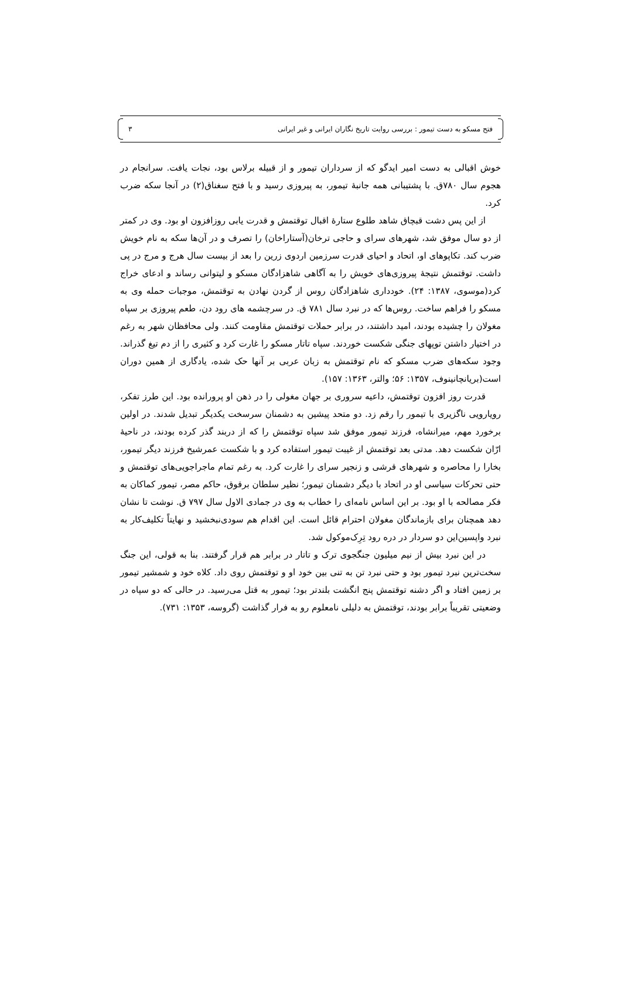فتح مسکو به دست تیمور : بررسی روایت تاریخ نگاران ایرانی و غیر ایرانی ۳
خوش اقبالی به دست امیر ایدگو که از سرداران تیمور و از قبیله برلاس بود، نجات یافت. سرانجام در هجوم سال ۷۸۰ق. با پشتیبانی همه جانبهٔ تیمور، به پیروزی رسید و با فتح سغناق(۲) در آنجا سکه ضرب کرد.
از این پس دشت قبچاق شاهد طلوع ستارهٔ اقبال توقتمش و قدرت یابی روزافزون او بود. وی در کمتر از دو سال موفق شد، شهرهای سرای و حاجی ترخان(آستاراخان) را تصرف و در آن‌ها سکه به نام خویش ضرب کند. تکاپوهای او، اتحاد و احیای قدرت سرزمین اردوی زرین را بعد از بیست سال هرج و مرج در پی داشت. توقتمش نتیجهٔ پیروزی‌های خویش را به آگاهی شاهزادگان مسکو و لیتوانی رساند و ادعای خراج کرد(موسوی، ۱۳۸۷: ۲۴). خودداری شاهزادگان روس از گردن نهادن به توقتمش، موجبات حمله وی به مسکو را فراهم ساخت. روس‌ها که در نبرد سال ۷۸۱ ق. در سرچشمه های رود دن، طعم پیروزی بر سپاه مغولان را چشیده بودند، امید داشتند، در برابر حملات توقتمش مقاومت کنند. ولی محافظان شهر به رغم در اختیار داشتن توپهای جنگی شکست خوردند. سپاه تاتار مسکو را غارت کرد و کثیری را از دم تیغ گذراند. وجود سکه‌های ضرب مسکو که نام توقتمش به زبان عربی بر آنها حک شده، یادگاری از همین دوران است(بریانچانینوف، ۱۳۵۷: ۵۶؛ والتر، ۱۳۶۳: ۱۵۷).
قدرت روز افزون توقتمش، داعیه سروری بر جهان مغولی را در ذهن او پرورانده بود. این طرز تفکر، رویارویی ناگزیری با تیمور را رقم زد. دو متحد پیشین به دشمنان سرسخت یکدیگر تبدیل شدند. در اولین برخورد مهم، میرانشاه، فرزند تیمور موفق شد سپاه توقتمش را که از دربند گذر کرده بودند، در ناحیهٔ ارّان شکست دهد. مدتی بعد توقتمش از غیبت تیمور استفاده کرد و با شکست عمرشیخ فرزند دیگر تیمور، بخارا را محاصره و شهرهای قرشی و زنجیر سرای را غارت کرد. به رغم تمام ماجراجویی‌های توقتمش و حتی تحرکات سیاسی او در اتحاد با دیگر دشمنان تیمور؛ نظیر سلطان برقوق، حاکم مصر، تیمور کماکان به فکر مصالحه با او بود. بر این اساس نامه‌ای را خطاب به وی در جمادی الاول سال ۷۹۷ ق. نوشت تا نشان دهد همچنان برای بازماندگان مغولان احترام قائل است. این اقدام هم سودی‌نبخشید و نهایتاً تکلیف‌کار به نبرد واپسین‌این دو سردار در دره رود تِرِک‌موکول شد.
در این نبرد بیش از نیم میلیون جنگجوی ترک و تاتار در برابر هم قرار گرفتند. بنا به قولی، این جنگ سخت‌ترین نبرد تیمور بود و حتی نبرد تن به تنی بین خود او و توقتمش روی داد. کلاه خود و شمشیر تیمور بر زمین افتاد و اگر دشنه توقتمش پنج انگشت بلندتر بود؛ تیمور به قتل می‌رسید. در حالی که دو سپاه در وضعیتی تقریباً برابر بودند، توقتمش به دلیلی نامعلوم رو به فرار گذاشت (گروسه، ۱۳۵۳: ۷۳۱).